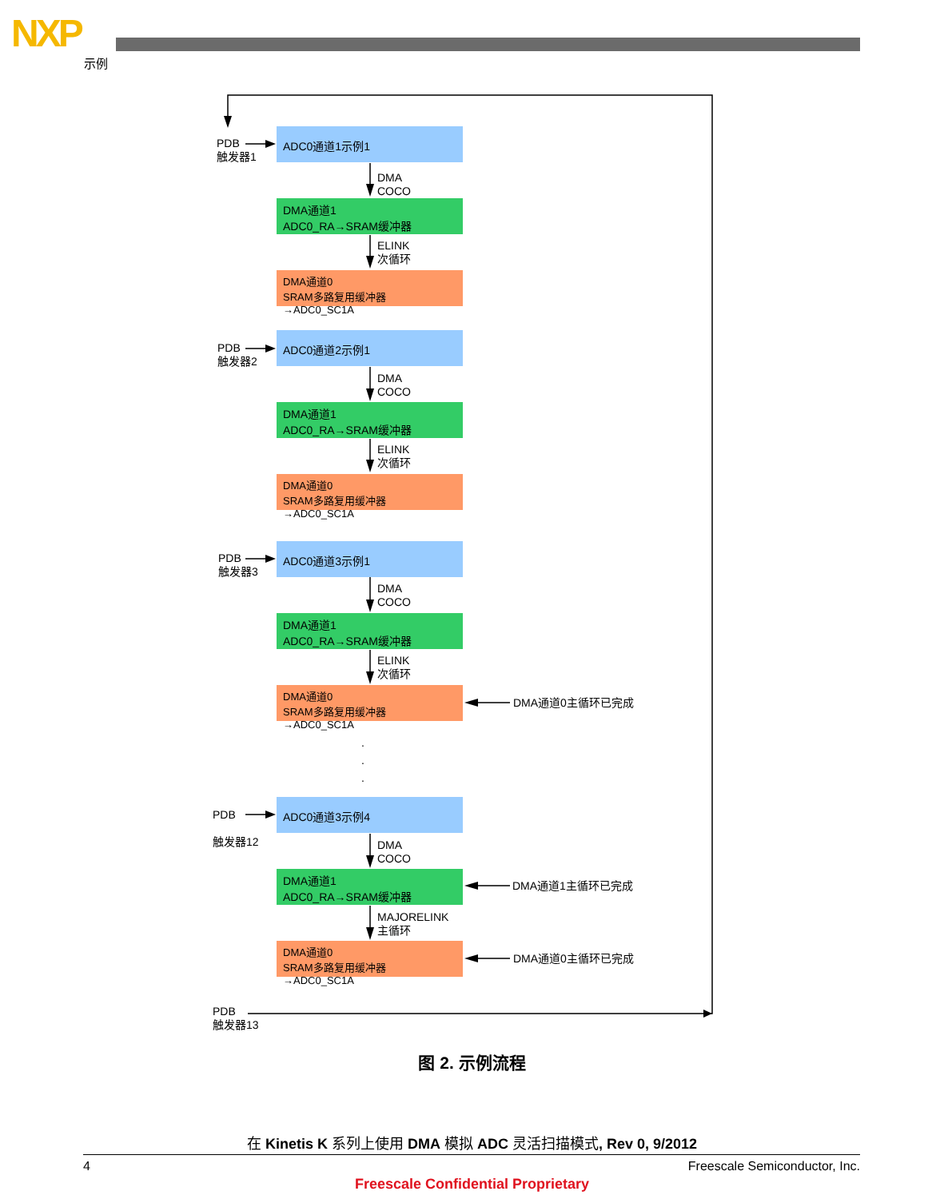NXP
示例
PDB
触发器1
ADC0通道1示例1
DMA
COCO
DMA通道1
ADC0_RA→SRAM缓冲器
ELINK
次循环
DMA通道0
SRAM多路复用缓冲器→ADC0_SC1A
PDB
触发器2
ADC0通道2示例1
DMA
COCO
DMA通道1
ADC0_RA→SRAM缓冲器
ELINK
次循环
DMA通道0
SRAM多路复用缓冲器→ADC0_SC1A
PDB
触发器3
ADC0通道3示例1
DMA
COCO
DMA通道1
ADC0_RA→SRAM缓冲器
ELINK
次循环
DMA通道0
SRAM多路复用缓冲器→ADC0_SC1A
DMA通道0主循环已完成
.
.
.
PDB
触发器12
ADC0通道3示例4
DMA
COCO
DMA通道1
ADC0_RA→SRAM缓冲器
DMA通道1主循环已完成
MAJORELINK
主循环
DMA通道0
SRAM多路复用缓冲器→ADC0_SC1A
DMA通道0主循环已完成
PDB
触发器13
图 2. 示例流程
在 Kinetis K 系列上使用 DMA 模拟 ADC 灵活扫描模式, Rev 0, 9/2012
4 Freescale Semiconductor, Inc.
Freescale Confidential Proprietary